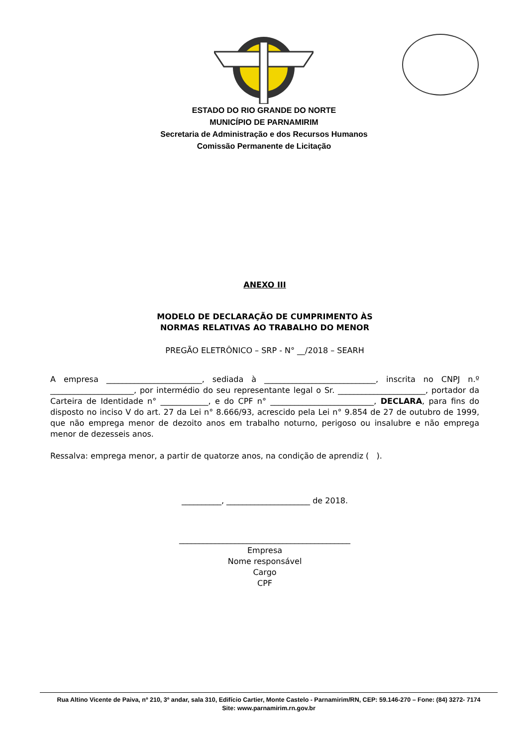ESTADO DO RIO GRANDE DO NORTE
MUNICÍPIO DE PARNAMIRIM
Secretaria de Administração e dos Recursos Humanos
Comissão Permanente de Licitação
ANEXO III
MODELO DE DECLARAÇÃO DE CUMPRIMENTO ÀS
NORMAS RELATIVAS AO TRABALHO DO MENOR
PREGÃO ELETRÔNICO – SRP - N° __/2018 – SEARH
A empresa ________________________, sediada à ____________________________, inscrita no CNPJ n.º _____________________, por intermédio do seu representante legal o Sr. ______________________, portador da Carteira de Identidade n° ____________, e do CPF n° __________________________, DECLARA, para fins do disposto no inciso V do art. 27 da Lei n° 8.666/93, acrescido pela Lei n° 9.854 de 27 de outubro de 1999, que não emprega menor de dezoito anos em trabalho noturno, perigoso ou insalubre e não emprega menor de dezesseis anos.
Ressalva: emprega menor, a partir de quatorze anos, na condição de aprendiz ( ).
__________, _____________________ de 2018.
___________________________________________
Empresa
Nome responsável
Cargo
CPF
Rua Altino Vicente de Paiva, nº 210, 3º andar, sala 310, Edifício Cartier, Monte Castelo - Parnamirim/RN, CEP: 59.146-270 – Fone: (84) 3272- 7174
Site: www.parnamirim.rn.gov.br